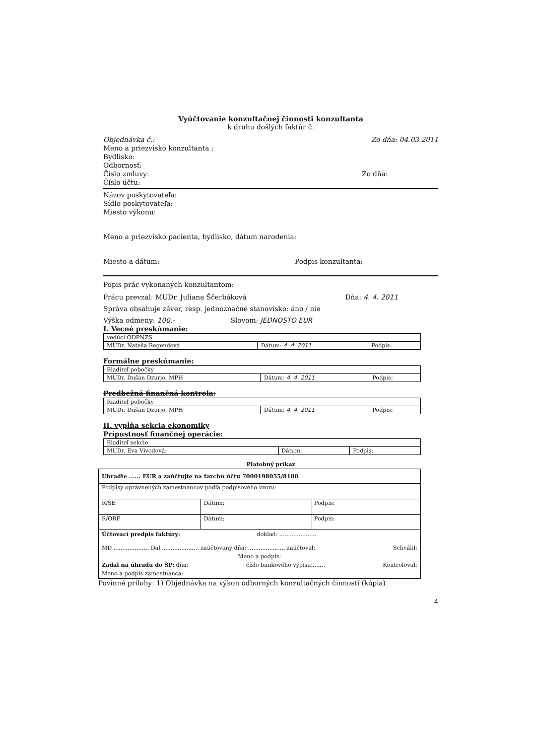Vyúčtovanie konzultačnej činnosti konzultanta
k druhu došlých faktúr č.
Objednávka č.: Zo dňa: 04.03.2011
Meno a priezvisko konzultanta :
Bydlisko:
Odbornosť:
Číslo zmluvy: Zo dňa:
Číslo účtu:
Názov poskytovateľa:
Sídlo poskytovateľa:
Miesto výkonu:
Meno a priezvisko pacienta, bydlisko, dátum narodenia:
Miesto a dátum: Podpis konzultanta:
Popis prác vykonaných konzultantom:
Prácu prevzal: MUDr. Juliana Ščerbáková Dňa: 4. 4. 2011
Správa obsahuje záver, resp. jednoznačné stanovisko: áno / nie
Výška odmeny: 100,- Slovom: JEDNOSTO EUR
I. Vecné preskúmanie:
| vedúci ODPNZS | | |
| MUDr. Nataša Regendová | Dátum: 4. 4. 2011 | Podpis: |
Formálne preskúmanie:
| Riaditeľ pobočky | | |
| MUDr. Dušan Dzurjo, MPH | Dátum: 4. 4. 2011 | Podpis: |
Predbežná finančná kontrola:
| Riaditeľ pobočky | | |
| MUDr. Dušan Dzurjo, MPH | Dátum: 4. 4. 2011 | Podpis: |
II. vypĺňa sekcia ekonomiky
Prípustnosť finančnej operácie:
| Riaditeľ sekcie | | |
| MUDr. Eva Vivodová: | Dátum: | Podpis: |
Platobný príkaz
| Uhraďte ...... EUR a zaúčtujte na ťarchu účtu 7000198055/8180 | | |
| Podpisy oprávnených zamestnancov podľa podpisového vzoru: | | |
| R/SE | Dátum: | Podpis: |
| R/ORF | Dátum: | Podpis: |
| Účtovací predpis faktúry: doklad: ..................... MD .................... Dal ..................... zaúčtovaný dňa: ..................... zaúčtoval: Schválil: Meno a podpis: Zadal na úhradu do ŠP: dňa: číslo bankového výpisu:....... Kontroloval: Meno a podpis zamestnanca: | | |
Povinné prílohy: 1) Objednávka na výkon odborných konzultačných činností (kópia)
4